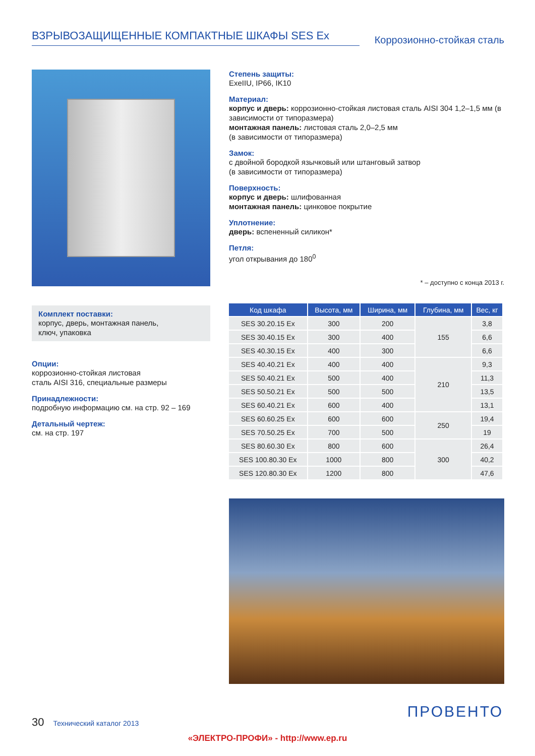ВЗРЫВОЗАЩИЩЕННЫЕ КОМПАКТНЫЕ ШКАФЫ SES Ex
Коррозионно-стойкая сталь
Комплект поставки:
корпус, дверь, монтажная панель,
ключ, упаковка
Опции:
коррозионно-стойкая листовая
сталь AISI 316, специальные размеры
Принадлежности:
подробную информацию см. на стр. 92 – 169
Детальный чертеж:
см. на стр. 197
Степень защиты:
ExeIIU, IP66, IK10
Материал:
корпус и дверь: коррозионно-стойкая листовая сталь AISI 304 1,2–1,5 мм (в зависимости от типоразмера)
монтажная панель: листовая сталь 2,0–2,5 мм
(в зависимости от типоразмера)
Замок:
с двойной бородкой язычковый или штанговый затвор
(в зависимости от типоразмера)
Поверхность:
корпус и дверь: шлифованная
монтажная панель: цинковое покрытие
Уплотнение:
дверь: вспененный силикон*
Петля:
угол открывания до 180<sup>0</sup>
* – доступно с конца 2013 г.
| Код шкафа | Высота, мм | Ширина, мм | Глубина, мм | Вес, кг |
| --- | --- | --- | --- | --- |
| SES 30.20.15 Ex | 300 | 200 | 155 | 3,8 |
| SES 30.40.15 Ex | 300 | 400 | | 6,6 |
| SES 40.30.15 Ex | 400 | 300 | | 6,6 |
| SES 40.40.21 Ex | 400 | 400 | 210 | 9,3 |
| SES 50.40.21 Ex | 500 | 400 | | 11,3 |
| SES 50.50.21 Ex | 500 | 500 | | 13,5 |
| SES 60.40.21 Ex | 600 | 400 | | 13,1 |
| SES 60.60.25 Ex | 600 | 600 | 250 | 19,4 |
| SES 70.50.25 Ex | 700 | 500 | | 19 |
| SES 80.60.30 Ex | 800 | 600 | 300 | 26,4 |
| SES 100.80.30 Ex | 1000 | 800 | | 40,2 |
| SES 120.80.30 Ex | 1200 | 800 | | 47,6 |
30 Технический каталог 2013 ПРОВЕНТО
«ЭЛЕКТРО-ПРОФИ» - http://www.ep.ru